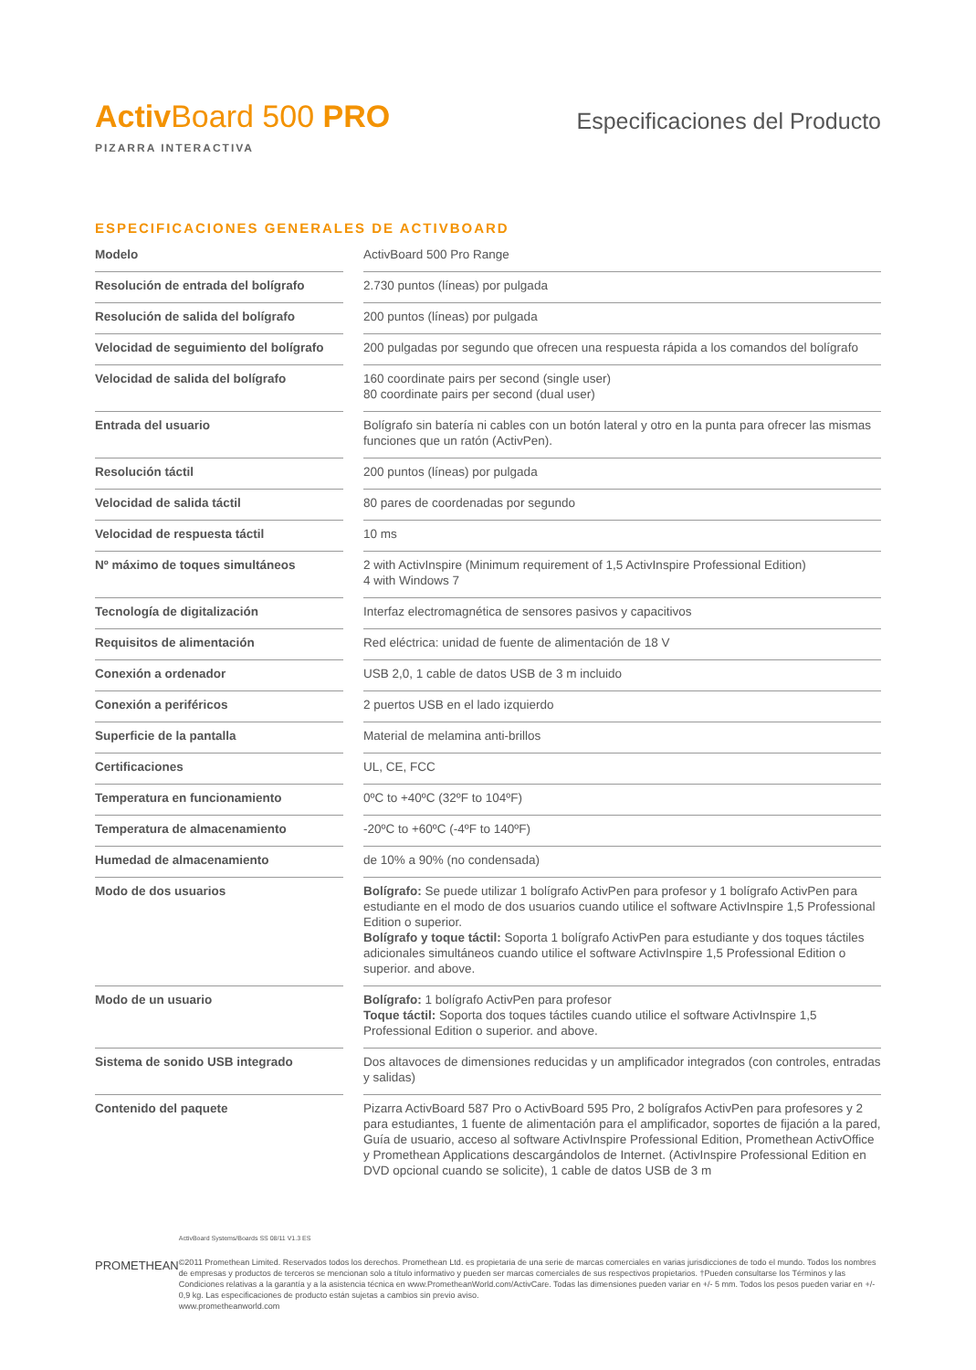Activ Board 500 PRO
PIZARRA INTERACTIVA
Especificaciones del Producto
ESPECIFICACIONES GENERALES DE ACTIVBOARD
| Modelo | | ActivBoard 500 Pro Range |
| Resolución de entrada del bolígrafo | | 2.730 puntos (líneas) por pulgada |
| Resolución de salida del bolígrafo | | 200 puntos (líneas) por pulgada |
| Velocidad de seguimiento del bolígrafo | | 200 pulgadas por segundo que ofrecen una respuesta rápida a los comandos del bolígrafo |
| Velocidad de salida del bolígrafo | | 160 coordinate pairs per second (single user) 80 coordinate pairs per second (dual user) |
| Entrada del usuario | | Bolígrafo sin batería ni cables con un botón lateral y otro en la punta para ofrecer las mismas funciones que un ratón (ActivPen). |
| Resolución táctil | | 200 puntos (líneas) por pulgada |
| Velocidad de salida táctil | | 80 pares de coordenadas por segundo |
| Velocidad de respuesta táctil | | 10 ms |
| Nº máximo de toques simultáneos | | 2 with ActivInspire (Minimum requirement of 1,5 ActivInspire Professional Edition) 4 with Windows 7 |
| Tecnología de digitalización | | Interfaz electromagnética de sensores pasivos y capacitivos |
| Requisitos de alimentación | | Red eléctrica: unidad de fuente de alimentación de 18 V |
| Conexión a ordenador | | USB 2,0, 1 cable de datos USB de 3 m incluido |
| Conexión a periféricos | | 2 puertos USB en el lado izquierdo |
| Superficie de la pantalla | | Material de melamina anti-brillos |
| Certificaciones | | UL, CE, FCC |
| Temperatura en funcionamiento | | 0ºC to +40ºC (32ºF to 104ºF) |
| Temperatura de almacenamiento | | -20ºC to +60ºC (-4ºF to 140ºF) |
| Humedad de almacenamiento | | de 10% a 90% (no condensada) |
| Modo de dos usuarios | | Bolígrafo: Se puede utilizar 1 bolígrafo ActivPen para profesor y 1 bolígrafo ActivPen para estudiante en el modo de dos usuarios cuando utilice el software ActivInspire 1,5 Professional Edition o superior. Bolígrafo y toque táctil: Soporta 1 bolígrafo ActivPen para estudiante y dos toques táctiles adicionales simultáneos cuando utilice el software ActivInspire 1,5 Professional Edition o superior. and above. |
| Modo de un usuario | | Bolígrafo: 1 bolígrafo ActivPen para profesor Toque táctil: Soporta dos toques táctiles cuando utilice el software ActivInspire 1,5 Professional Edition o superior. and above. |
| Sistema de sonido USB integrado | | Dos altavoces de dimensiones reducidas y un amplificador integrados (con controles, entradas y salidas) |
| Contenido del paquete | | Pizarra ActivBoard 587 Pro o ActivBoard 595 Pro, 2 bolígrafos ActivPen para profesores y 2 para estudiantes, 1 fuente de alimentación para el amplificador, soportes de fijación a la pared, Guía de usuario, acceso al software ActivInspire Professional Edition, Promethean ActivOffice y Promethean Applications descargándolos de Internet. (ActivInspire Professional Edition en DVD opcional cuando se solicite), 1 cable de datos USB de 3 m |
PROMETHEAN
ActivBoard Systems/Boards SS 08/11 V1.3 ES
©2011 Promethean Limited. Reservados todos los derechos. Promethean Ltd. es propietaria de una serie de marcas comerciales en varias jurisdicciones de todo el mundo. Todos los nombres de empresas y productos de terceros se mencionan solo a título informativo y pueden ser marcas comerciales de sus respectivos propietarios. †Pueden consultarse los Términos y las Condiciones relativas a la garantía y a la asistencia técnica en www.PrometheanWorld.com/ActivCare. Todas las dimensiones pueden variar en +/- 5 mm. Todos los pesos pueden variar en +/- 0,9 kg. Las especificaciones de producto están sujetas a cambios sin previo aviso.
www.prometheanworld.com